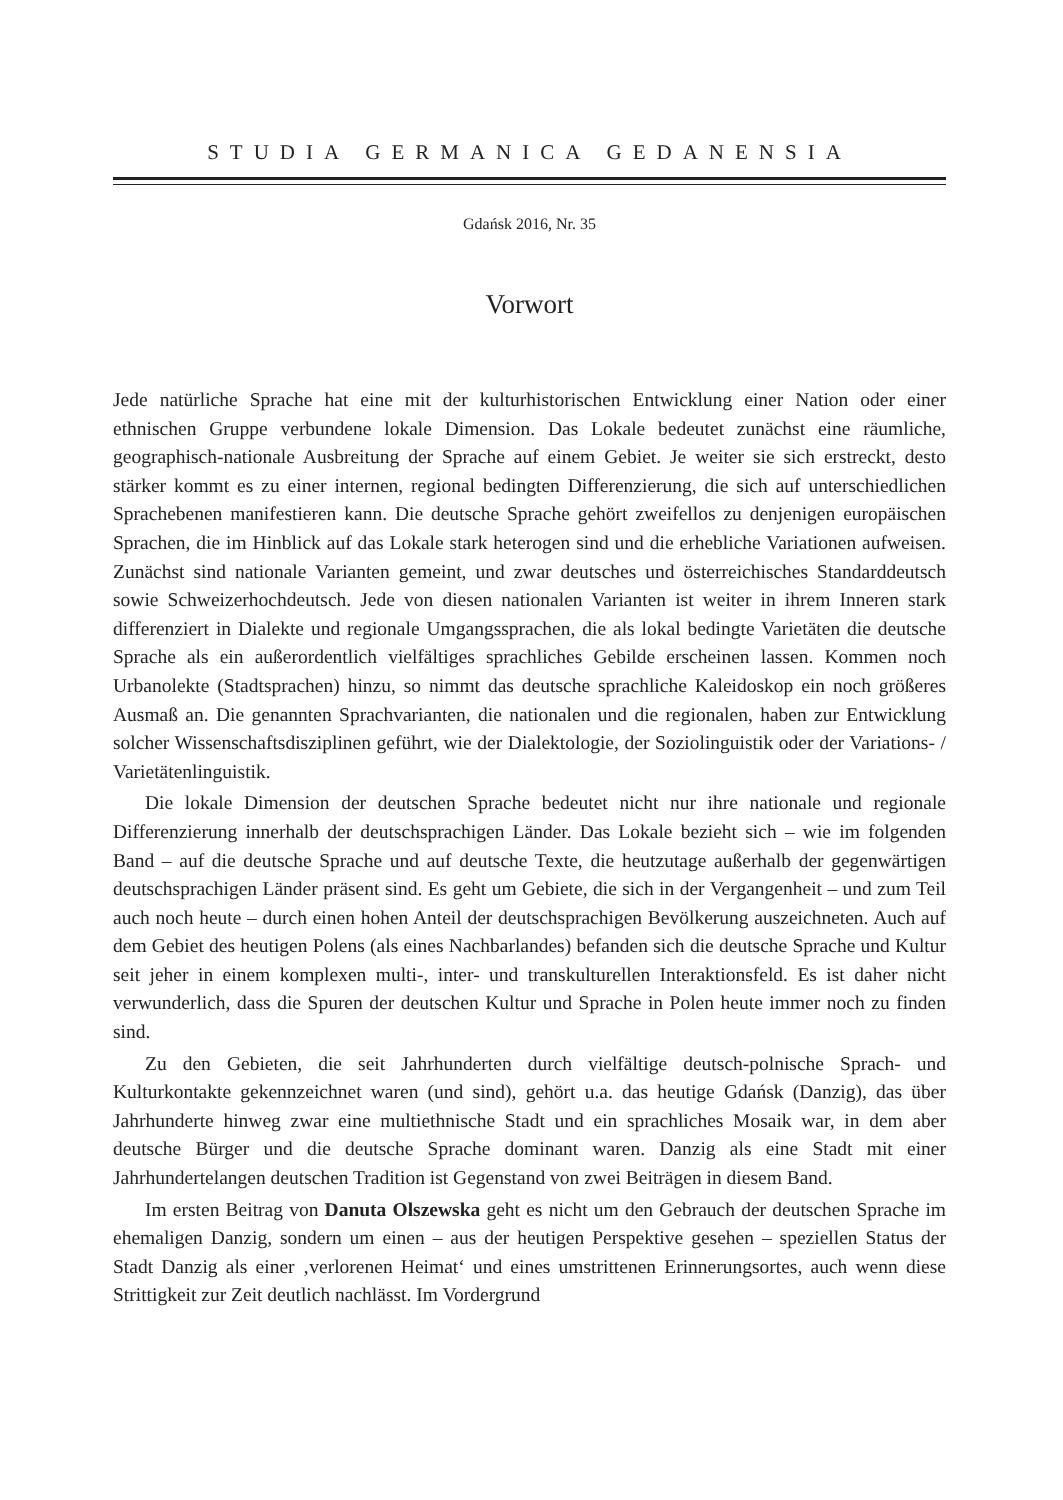STUDIA GERMANICA GEDANENSIA
Gdańsk 2016, Nr. 35
Vorwort
Jede natürliche Sprache hat eine mit der kulturhistorischen Entwicklung einer Nation oder einer ethnischen Gruppe verbundene lokale Dimension. Das Lokale bedeutet zunächst eine räumliche, geographisch-nationale Ausbreitung der Sprache auf einem Gebiet. Je weiter sie sich erstreckt, desto stärker kommt es zu einer internen, regional bedingten Differenzierung, die sich auf unterschiedlichen Sprachebenen manifestieren kann. Die deutsche Sprache gehört zweifellos zu denjenigen europäischen Sprachen, die im Hinblick auf das Lokale stark heterogen sind und die erhebliche Variationen aufweisen. Zunächst sind nationale Varianten gemeint, und zwar deutsches und österreichisches Standarddeutsch sowie Schweizerhochdeutsch. Jede von diesen nationalen Varianten ist weiter in ihrem Inneren stark differenziert in Dialekte und regionale Umgangssprachen, die als lokal bedingte Varietäten die deutsche Sprache als ein außerordentlich vielfältiges sprachliches Gebilde erscheinen lassen. Kommen noch Urbanolekte (Stadtsprachen) hinzu, so nimmt das deutsche sprachliche Kaleidoskop ein noch größeres Ausmaß an. Die genannten Sprachvarianten, die nationalen und die regionalen, haben zur Entwicklung solcher Wissenschaftsdisziplinen geführt, wie der Dialektologie, der Soziolinguistik oder der Variations- / Varietätenlinguistik.
Die lokale Dimension der deutschen Sprache bedeutet nicht nur ihre nationale und regionale Differenzierung innerhalb der deutschsprachigen Länder. Das Lokale bezieht sich – wie im folgenden Band – auf die deutsche Sprache und auf deutsche Texte, die heutzutage außerhalb der gegenwärtigen deutschsprachigen Länder präsent sind. Es geht um Gebiete, die sich in der Vergangenheit – und zum Teil auch noch heute – durch einen hohen Anteil der deutschsprachigen Bevölkerung auszeichneten. Auch auf dem Gebiet des heutigen Polens (als eines Nachbarlandes) befanden sich die deutsche Sprache und Kultur seit jeher in einem komplexen multi-, inter- und transkulturellen Interaktionsfeld. Es ist daher nicht verwunderlich, dass die Spuren der deutschen Kultur und Sprache in Polen heute immer noch zu finden sind.
Zu den Gebieten, die seit Jahrhunderten durch vielfältige deutsch-polnische Sprach- und Kulturkontakte gekennzeichnet waren (und sind), gehört u.a. das heutige Gdańsk (Danzig), das über Jahrhunderte hinweg zwar eine multiethnische Stadt und ein sprachliches Mosaik war, in dem aber deutsche Bürger und die deutsche Sprache dominant waren. Danzig als eine Stadt mit einer Jahrhundertelangen deutschen Tradition ist Gegenstand von zwei Beiträgen in diesem Band.
Im ersten Beitrag von Danuta Olszewska geht es nicht um den Gebrauch der deutschen Sprache im ehemaligen Danzig, sondern um einen – aus der heutigen Perspektive gesehen – speziellen Status der Stadt Danzig als einer ‚verlorenen Heimat‘ und eines umstrittenen Erinnerungsortes, auch wenn diese Strittigkeit zur Zeit deutlich nachlässt. Im Vordergrund